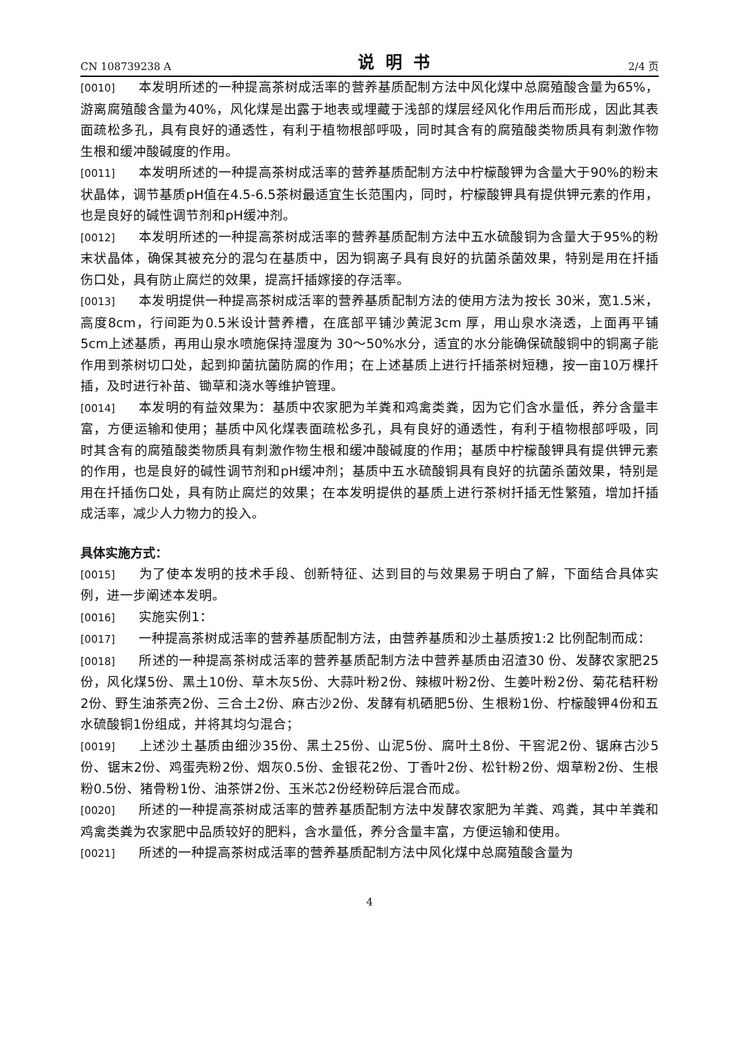CN 108739238 A 说明书 2/4 页
[0010] 本发明所述的一种提高茶树成活率的营养基质配制方法中风化煤中总腐殖酸含量为65%，游离腐殖酸含量为40%，风化煤是出露于地表或埋藏于浅部的煤层经风化作用后而形成，因此其表面疏松多孔，具有良好的通透性，有利于植物根部呼吸，同时其含有的腐殖酸类物质具有刺激作物生根和缓冲酸碱度的作用。
[0011] 本发明所述的一种提高茶树成活率的营养基质配制方法中柠檬酸钾为含量大于90%的粉末状晶体，调节基质pH值在4.5-6.5茶树最适宜生长范围内，同时，柠檬酸钾具有提供钾元素的作用，也是良好的碱性调节剂和pH缓冲剂。
[0012] 本发明所述的一种提高茶树成活率的营养基质配制方法中五水硫酸铜为含量大于95%的粉末状晶体，确保其被充分的混匀在基质中，因为铜离子具有良好的抗菌杀菌效果，特别是用在扦插伤口处，具有防止腐烂的效果，提高扦插嫁接的存活率。
[0013] 本发明提供一种提高茶树成活率的营养基质配制方法的使用方法为按长 30米，宽1.5米，高度8cm，行间距为0.5米设计营养槽，在底部平铺沙黄泥3cm 厚，用山泉水浇透，上面再平铺5cm上述基质，再用山泉水喷施保持湿度为 30～50%水分，适宜的水分能确保硫酸铜中的铜离子能作用到茶树切口处，起到抑菌抗菌防腐的作用；在上述基质上进行扦插茶树短穗，按一亩10万棵扦插，及时进行补苗、锄草和浇水等维护管理。
[0014] 本发明的有益效果为：基质中农家肥为羊粪和鸡禽类粪，因为它们含水量低，养分含量丰富，方便运输和使用；基质中风化煤表面疏松多孔，具有良好的通透性，有利于植物根部呼吸，同时其含有的腐殖酸类物质具有刺激作物生根和缓冲酸碱度的作用；基质中柠檬酸钾具有提供钾元素的作用，也是良好的碱性调节剂和pH缓冲剂；基质中五水硫酸铜具有良好的抗菌杀菌效果，特别是用在扦插伤口处，具有防止腐烂的效果；在本发明提供的基质上进行茶树扦插无性繁殖，增加扦插成活率，减少人力物力的投入。
具体实施方式：
[0015] 为了使本发明的技术手段、创新特征、达到目的与效果易于明白了解，下面结合具体实例，进一步阐述本发明。
[0016] 实施实例1：
[0017] 一种提高茶树成活率的营养基质配制方法，由营养基质和沙土基质按1:2 比例配制而成：
[0018] 所述的一种提高茶树成活率的营养基质配制方法中营养基质由沼渣30 份、发酵农家肥25份，风化煤5份、黑土10份、草木灰5份、大蒜叶粉2份、辣椒叶粉2份、生姜叶粉2份、菊花秸秆粉2份、野生油茶壳2份、三合土2份、麻古沙2份、发酵有机硒肥5份、生根粉1份、柠檬酸钾4份和五水硫酸铜1份组成，并将其均匀混合；
[0019] 上述沙土基质由细沙35份、黑土25份、山泥5份、腐叶土8份、干窖泥2份、锯麻古沙5份、锯末2份、鸡蛋壳粉2份、烟灰0.5份、金银花2份、丁香叶2份、松针粉2份、烟草粉2份、生根粉0.5份、猪骨粉1份、油茶饼2份、玉米芯2份经粉碎后混合而成。
[0020] 所述的一种提高茶树成活率的营养基质配制方法中发酵农家肥为羊粪、鸡粪，其中羊粪和鸡禽类粪为农家肥中品质较好的肥料，含水量低，养分含量丰富，方便运输和使用。
[0021] 所述的一种提高茶树成活率的营养基质配制方法中风化煤中总腐殖酸含量为
4